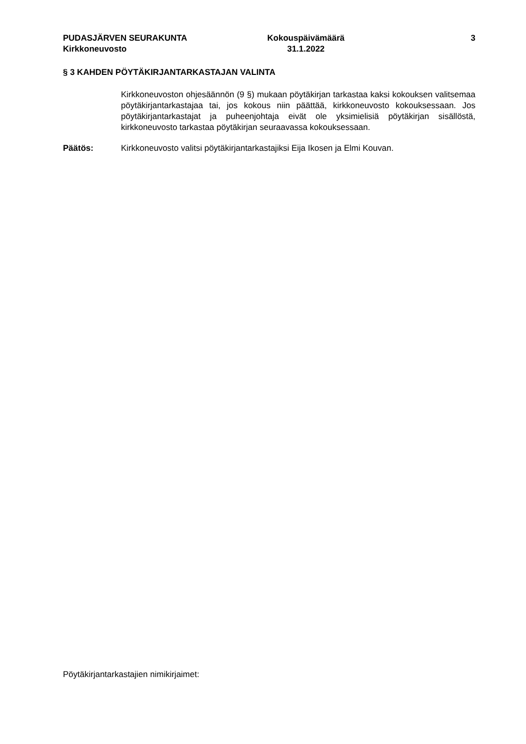PUDASJÄRVEN SEURAKUNTA
Kirkkoneuvosto
Kokouspäivämäärä
31.1.2022
3
§ 3 KAHDEN PÖYTÄKIRJANTARKASTAJAN VALINTA
Kirkkoneuvoston ohjesäännön (9 §) mukaan pöytäkirjan tarkastaa kaksi kokouksen valitsemaa pöytäkirjantarkastajaa tai, jos kokous niin päättää, kirkkoneuvosto kokouksessaan. Jos pöytäkirjantarkastajat ja puheenjohtaja eivät ole yksimielisiä pöytäkirjan sisällöstä, kirkkoneuvosto tarkastaa pöytäkirjan seuraavassa kokouksessaan.
Päätös: Kirkkoneuvosto valitsi pöytäkirjantarkastajiksi Eija Ikosen ja Elmi Kouvan.
Pöytäkirjantarkastajien nimikirjaimet: